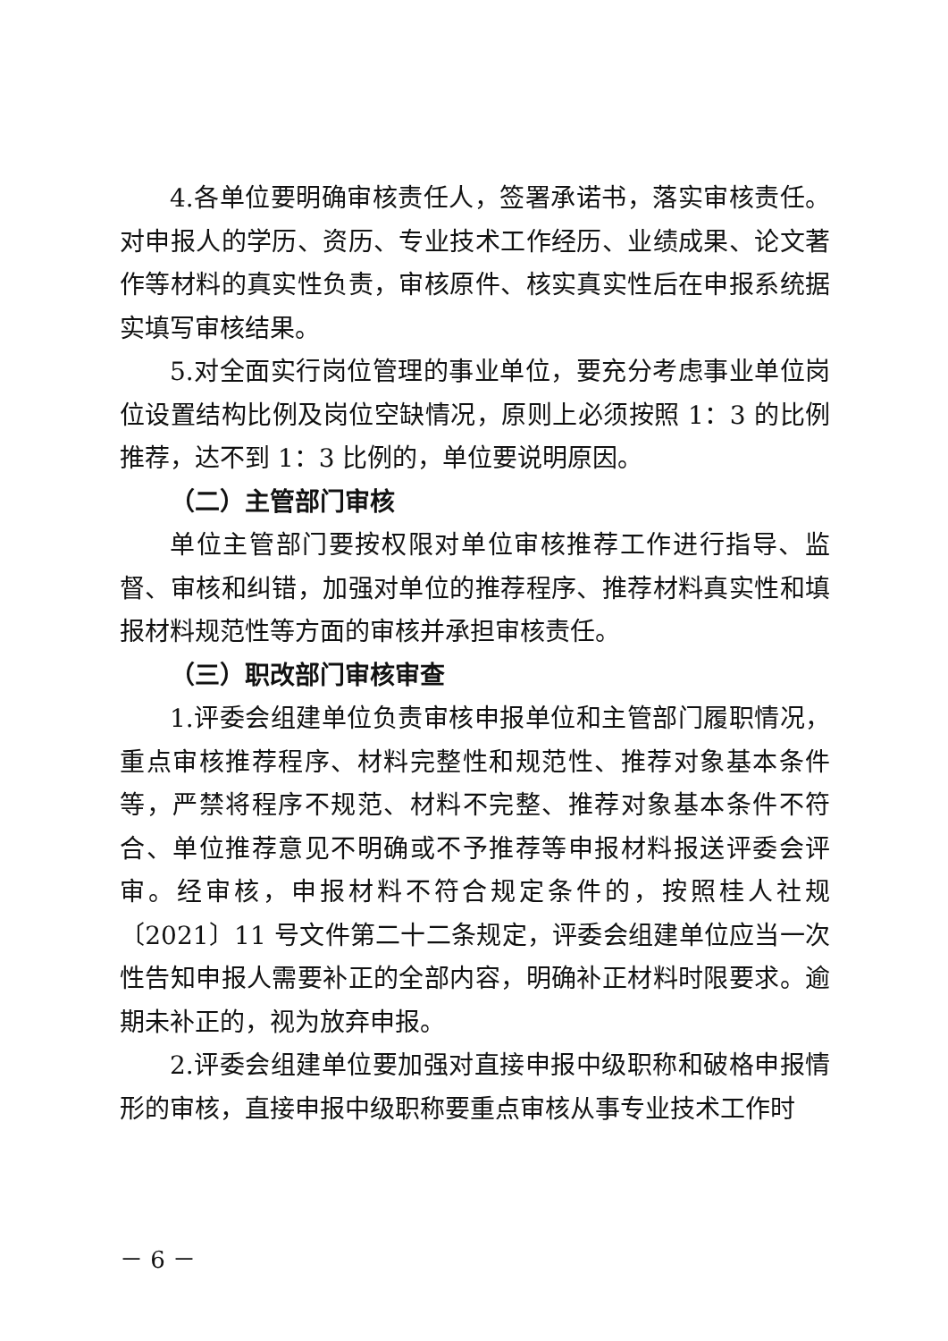4.各单位要明确审核责任人，签署承诺书，落实审核责任。对申报人的学历、资历、专业技术工作经历、业绩成果、论文著作等材料的真实性负责，审核原件、核实真实性后在申报系统据实填写审核结果。
5.对全面实行岗位管理的事业单位，要充分考虑事业单位岗位设置结构比例及岗位空缺情况，原则上必须按照 1：3 的比例推荐，达不到 1：3 比例的，单位要说明原因。
（二）主管部门审核
单位主管部门要按权限对单位审核推荐工作进行指导、监督、审核和纠错，加强对单位的推荐程序、推荐材料真实性和填报材料规范性等方面的审核并承担审核责任。
（三）职改部门审核审查
1.评委会组建单位负责审核申报单位和主管部门履职情况，重点审核推荐程序、材料完整性和规范性、推荐对象基本条件等，严禁将程序不规范、材料不完整、推荐对象基本条件不符合、单位推荐意见不明确或不予推荐等申报材料报送评委会评审。经审核，申报材料不符合规定条件的，按照桂人社规〔2021〕11 号文件第二十二条规定，评委会组建单位应当一次性告知申报人需要补正的全部内容，明确补正材料时限要求。逾期未补正的，视为放弃申报。
2.评委会组建单位要加强对直接申报中级职称和破格申报情形的审核，直接申报中级职称要重点审核从事专业技术工作时
－ 6 －